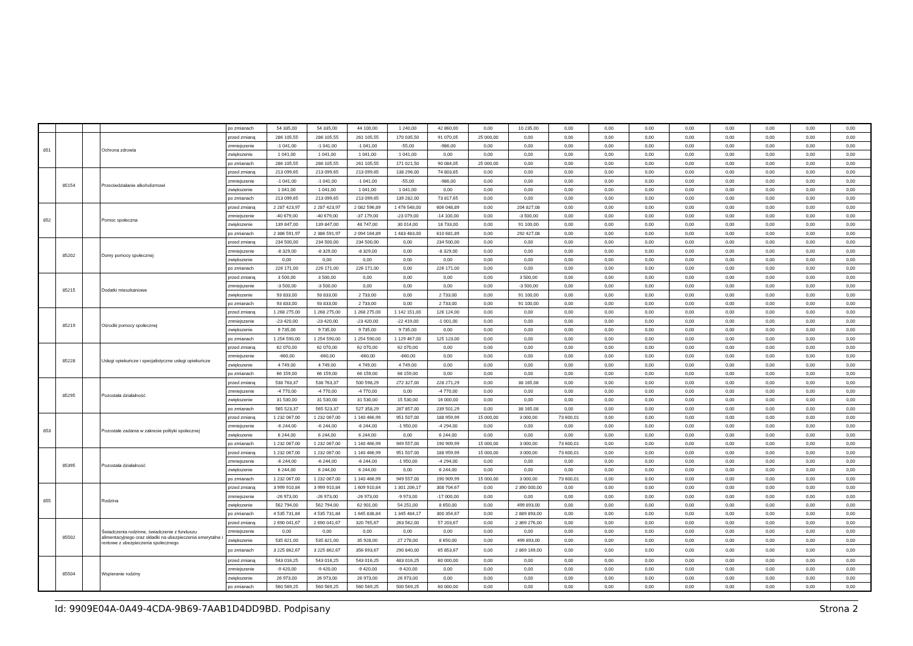| | | | | po zmianach | 54 335,00 | 54 335,00 | 44 100,00 | 1 240,00 | 42 860,00 | 0,00 | 10 235,00 | 0,00 | 0,00 | 0,00 | 0,00 | 0,00 | 0,00 | 0,00 | 0,00 |
| 851 | | | Ochrona zdrowia | przed zmianą | 286 105,55 | 286 105,55 | 261 105,55 | 170 035,50 | 91 070,05 | 25 000,00 | 0,00 | 0,00 | 0,00 | 0,00 | 0,00 | 0,00 | 0,00 | 0,00 | 0,00 |
| | | | | zmniejszenie | -1 041,00 | -1 041,00 | -1 041,00 | -55,00 | -986,00 | 0,00 | 0,00 | 0,00 | 0,00 | 0,00 | 0,00 | 0,00 | 0,00 | 0,00 | 0,00 |
| | | | | zwiększenie | 1 041,00 | 1 041,00 | 1 041,00 | 1 041,00 | 0,00 | 0,00 | 0,00 | 0,00 | 0,00 | 0,00 | 0,00 | 0,00 | 0,00 | 0,00 | 0,00 |
| | | | | po zmianach | 286 105,55 | 286 105,55 | 261 105,55 | 171 021,50 | 90 084,05 | 25 000,00 | 0,00 | 0,00 | 0,00 | 0,00 | 0,00 | 0,00 | 0,00 | 0,00 | 0,00 |
| | 85154 | | Przeciwdziałanie alkoholizmowi | przed zmianą | 213 099,65 | 213 099,65 | 213 099,65 | 138 296,00 | 74 803,65 | 0,00 | 0,00 | 0,00 | 0,00 | 0,00 | 0,00 | 0,00 | 0,00 | 0,00 | 0,00 |
| | | | | zmniejszenie | -1 041,00 | -1 041,00 | -1 041,00 | -55,00 | -986,00 | 0,00 | 0,00 | 0,00 | 0,00 | 0,00 | 0,00 | 0,00 | 0,00 | 0,00 | 0,00 |
| | | | | zwiększenie | 1 041,00 | 1 041,00 | 1 041,00 | 1 041,00 | 0,00 | 0,00 | 0,00 | 0,00 | 0,00 | 0,00 | 0,00 | 0,00 | 0,00 | 0,00 | 0,00 |
| | | | | po zmianach | 213 099,65 | 213 099,65 | 213 099,65 | 139 282,00 | 73 817,65 | 0,00 | 0,00 | 0,00 | 0,00 | 0,00 | 0,00 | 0,00 | 0,00 | 0,00 | 0,00 |
| 852 | | | Pomoc społeczna | przed zmianą | 2 287 423,97 | 2 287 423,97 | 2 082 596,89 | 1 476 548,00 | 606 048,89 | 0,00 | 204 827,08 | 0,00 | 0,00 | 0,00 | 0,00 | 0,00 | 0,00 | 0,00 | 0,00 |
| | | | | zmniejszenie | -40 679,00 | -40 679,00 | -37 179,00 | -23 079,00 | -14 100,00 | 0,00 | -3 500,00 | 0,00 | 0,00 | 0,00 | 0,00 | 0,00 | 0,00 | 0,00 | 0,00 |
| | | | | zwiększenie | 139 847,00 | 139 847,00 | 48 747,00 | 30 014,00 | 18 733,00 | 0,00 | 91 100,00 | 0,00 | 0,00 | 0,00 | 0,00 | 0,00 | 0,00 | 0,00 | 0,00 |
| | | | | po zmianach | 2 386 591,97 | 2 386 591,97 | 2 094 164,89 | 1 483 483,00 | 610 681,89 | 0,00 | 292 427,08 | 0,00 | 0,00 | 0,00 | 0,00 | 0,00 | 0,00 | 0,00 | 0,00 |
| | 85202 | | Domy pomocy społecznej | przed zmianą | 234 500,00 | 234 500,00 | 234 500,00 | 0,00 | 234 500,00 | 0,00 | 0,00 | 0,00 | 0,00 | 0,00 | 0,00 | 0,00 | 0,00 | 0,00 | 0,00 |
| | | | | zmniejszenie | -8 329,00 | -8 329,00 | -8 329,00 | 0,00 | -8 329,00 | 0,00 | 0,00 | 0,00 | 0,00 | 0,00 | 0,00 | 0,00 | 0,00 | 0,00 | 0,00 |
| | | | | zwiększenie | 0,00 | 0,00 | 0,00 | 0,00 | 0,00 | 0,00 | 0,00 | 0,00 | 0,00 | 0,00 | 0,00 | 0,00 | 0,00 | 0,00 | 0,00 |
| | | | | po zmianach | 226 171,00 | 226 171,00 | 226 171,00 | 0,00 | 226 171,00 | 0,00 | 0,00 | 0,00 | 0,00 | 0,00 | 0,00 | 0,00 | 0,00 | 0,00 | 0,00 |
| | 85215 | | Dodatki mieszkaniowe | przed zmianą | 3 500,00 | 3 500,00 | 0,00 | 0,00 | 0,00 | 0,00 | 3 500,00 | 0,00 | 0,00 | 0,00 | 0,00 | 0,00 | 0,00 | 0,00 | 0,00 |
| | | | | zmniejszenie | -3 500,00 | -3 500,00 | 0,00 | 0,00 | 0,00 | 0,00 | -3 500,00 | 0,00 | 0,00 | 0,00 | 0,00 | 0,00 | 0,00 | 0,00 | 0,00 |
| | | | | zwiększenie | 93 833,00 | 93 833,00 | 2 733,00 | 0,00 | 2 733,00 | 0,00 | 91 100,00 | 0,00 | 0,00 | 0,00 | 0,00 | 0,00 | 0,00 | 0,00 | 0,00 |
| | | | | po zmianach | 93 833,00 | 93 833,00 | 2 733,00 | 0,00 | 2 733,00 | 0,00 | 91 100,00 | 0,00 | 0,00 | 0,00 | 0,00 | 0,00 | 0,00 | 0,00 | 0,00 |
| | 85219 | | Ośrodki pomocy społecznej | przed zmianą | 1 268 275,00 | 1 268 275,00 | 1 268 275,00 | 1 142 151,00 | 126 124,00 | 0,00 | 0,00 | 0,00 | 0,00 | 0,00 | 0,00 | 0,00 | 0,00 | 0,00 | 0,00 |
| | | | | zmniejszenie | -23 420,00 | -23 420,00 | -23 420,00 | -22 419,00 | -1 001,00 | 0,00 | 0,00 | 0,00 | 0,00 | 0,00 | 0,00 | 0,00 | 0,00 | 0,00 | 0,00 |
| | | | | zwiększenie | 9 735,00 | 9 735,00 | 9 735,00 | 9 735,00 | 0,00 | 0,00 | 0,00 | 0,00 | 0,00 | 0,00 | 0,00 | 0,00 | 0,00 | 0,00 | 0,00 |
| | | | | po zmianach | 1 254 590,00 | 1 254 590,00 | 1 254 590,00 | 1 129 467,00 | 125 123,00 | 0,00 | 0,00 | 0,00 | 0,00 | 0,00 | 0,00 | 0,00 | 0,00 | 0,00 | 0,00 |
| | 85228 | | Usługi opiekuńcze i specjalistyczne usługi opiekuńcze | przed zmianą | 62 070,00 | 62 070,00 | 62 070,00 | 62 070,00 | 0,00 | 0,00 | 0,00 | 0,00 | 0,00 | 0,00 | 0,00 | 0,00 | 0,00 | 0,00 | 0,00 |
| | | | | zmniejszenie | -660,00 | -660,00 | -660,00 | -660,00 | 0,00 | 0,00 | 0,00 | 0,00 | 0,00 | 0,00 | 0,00 | 0,00 | 0,00 | 0,00 | 0,00 |
| | | | | zwiększenie | 4 749,00 | 4 749,00 | 4 749,00 | 4 749,00 | 0,00 | 0,00 | 0,00 | 0,00 | 0,00 | 0,00 | 0,00 | 0,00 | 0,00 | 0,00 | 0,00 |
| | | | | po zmianach | 66 159,00 | 66 159,00 | 66 159,00 | 66 159,00 | 0,00 | 0,00 | 0,00 | 0,00 | 0,00 | 0,00 | 0,00 | 0,00 | 0,00 | 0,00 | 0,00 |
| | 85295 | | Pozostała działalność | przed zmianą | 538 763,37 | 538 763,37 | 500 598,29 | 272 327,00 | 228 271,29 | 0,00 | 38 165,08 | 0,00 | 0,00 | 0,00 | 0,00 | 0,00 | 0,00 | 0,00 | 0,00 |
| | | | | zmniejszenie | -4 770,00 | -4 770,00 | -4 770,00 | 0,00 | -4 770,00 | 0,00 | 0,00 | 0,00 | 0,00 | 0,00 | 0,00 | 0,00 | 0,00 | 0,00 | 0,00 |
| | | | | zwiększenie | 31 530,00 | 31 530,00 | 31 530,00 | 15 530,00 | 16 000,00 | 0,00 | 0,00 | 0,00 | 0,00 | 0,00 | 0,00 | 0,00 | 0,00 | 0,00 | 0,00 |
| | | | | po zmianach | 565 523,37 | 565 523,37 | 527 358,29 | 287 857,00 | 239 501,29 | 0,00 | 38 165,08 | 0,00 | 0,00 | 0,00 | 0,00 | 0,00 | 0,00 | 0,00 | 0,00 |
| 853 | | | Pozostałe zadania w zakresie polityki społecznej | przed zmianą | 1 232 067,00 | 1 232 067,00 | 1 140 466,99 | 951 507,00 | 188 959,99 | 15 000,00 | 3 000,00 | 73 600,01 | 0,00 | 0,00 | 0,00 | 0,00 | 0,00 | 0,00 | 0,00 |
| | | | | zmniejszenie | -6 244,00 | -6 244,00 | -6 244,00 | -1 950,00 | -4 294,00 | 0,00 | 0,00 | 0,00 | 0,00 | 0,00 | 0,00 | 0,00 | 0,00 | 0,00 | 0,00 |
| | | | | zwiększenie | 6 244,00 | 6 244,00 | 6 244,00 | 0,00 | 6 244,00 | 0,00 | 0,00 | 0,00 | 0,00 | 0,00 | 0,00 | 0,00 | 0,00 | 0,00 | 0,00 |
| | | | | po zmianach | 1 232 067,00 | 1 232 067,00 | 1 140 466,99 | 949 557,00 | 190 909,99 | 15 000,00 | 3 000,00 | 73 600,01 | 0,00 | 0,00 | 0,00 | 0,00 | 0,00 | 0,00 | 0,00 |
| | 85395 | | Pozostała działalność | przed zmianą | 1 232 067,00 | 1 232 067,00 | 1 140 466,99 | 951 507,00 | 188 959,99 | 15 000,00 | 3 000,00 | 73 600,01 | 0,00 | 0,00 | 0,00 | 0,00 | 0,00 | 0,00 | 0,00 |
| | | | | zmniejszenie | -6 244,00 | -6 244,00 | -6 244,00 | -1 950,00 | -4 294,00 | 0,00 | 0,00 | 0,00 | 0,00 | 0,00 | 0,00 | 0,00 | 0,00 | 0,00 | 0,00 |
| | | | | zwiększenie | 6 244,00 | 6 244,00 | 6 244,00 | 0,00 | 6 244,00 | 0,00 | 0,00 | 0,00 | 0,00 | 0,00 | 0,00 | 0,00 | 0,00 | 0,00 | 0,00 |
| | | | | po zmianach | 1 232 067,00 | 1 232 067,00 | 1 140 466,99 | 949 557,00 | 190 909,99 | 15 000,00 | 3 000,00 | 73 600,01 | 0,00 | 0,00 | 0,00 | 0,00 | 0,00 | 0,00 | 0,00 |
| 855 | | | Rodzina | przed zmianą | 3 999 910,84 | 3 999 910,84 | 1 609 910,84 | 1 301 206,17 | 308 704,67 | 0,00 | 2 390 000,00 | 0,00 | 0,00 | 0,00 | 0,00 | 0,00 | 0,00 | 0,00 | 0,00 |
| | | | | zmniejszenie | -26 973,00 | -26 973,00 | -26 973,00 | -9 973,00 | -17 000,00 | 0,00 | 0,00 | 0,00 | 0,00 | 0,00 | 0,00 | 0,00 | 0,00 | 0,00 | 0,00 |
| | | | | zwiększenie | 562 794,00 | 562 794,00 | 62 901,00 | 54 251,00 | 8 650,00 | 0,00 | 499 893,00 | 0,00 | 0,00 | 0,00 | 0,00 | 0,00 | 0,00 | 0,00 | 0,00 |
| | | | | po zmianach | 4 535 731,84 | 4 535 731,84 | 1 645 838,84 | 1 345 484,17 | 300 354,67 | 0,00 | 2 889 893,00 | 0,00 | 0,00 | 0,00 | 0,00 | 0,00 | 0,00 | 0,00 | 0,00 |
| | 85502 | | Świadczenia rodzinne, świadczenie z funduszu alimentacyjnego oraz składki na ubezpieczenia emerytalne i rentowe z ubezpieczenia społecznego | przed zmianą | 2 690 041,67 | 2 690 041,67 | 320 765,67 | 263 562,00 | 57 203,67 | 0,00 | 2 369 276,00 | 0,00 | 0,00 | 0,00 | 0,00 | 0,00 | 0,00 | 0,00 | 0,00 |
| | | | | zmniejszenie | 0,00 | 0,00 | 0,00 | 0,00 | 0,00 | 0,00 | 0,00 | 0,00 | 0,00 | 0,00 | 0,00 | 0,00 | 0,00 | 0,00 | 0,00 |
| | | | | zwiększenie | 535 821,00 | 535 821,00 | 35 928,00 | 27 278,00 | 8 650,00 | 0,00 | 499 893,00 | 0,00 | 0,00 | 0,00 | 0,00 | 0,00 | 0,00 | 0,00 | 0,00 |
| | | | | po zmianach | 3 225 862,67 | 3 225 862,67 | 356 693,67 | 290 840,00 | 65 853,67 | 0,00 | 2 869 169,00 | 0,00 | 0,00 | 0,00 | 0,00 | 0,00 | 0,00 | 0,00 | 0,00 |
| | 85504 | | Wspieranie rodziny | przed zmianą | 543 016,25 | 543 016,25 | 543 016,25 | 483 016,25 | 60 000,00 | 0,00 | 0,00 | 0,00 | 0,00 | 0,00 | 0,00 | 0,00 | 0,00 | 0,00 | 0,00 |
| | | | | zmniejszenie | -9 420,00 | -9 420,00 | -9 420,00 | -9 420,00 | 0,00 | 0,00 | 0,00 | 0,00 | 0,00 | 0,00 | 0,00 | 0,00 | 0,00 | 0,00 | 0,00 |
| | | | | zwiększenie | 26 973,00 | 26 973,00 | 26 973,00 | 26 973,00 | 0,00 | 0,00 | 0,00 | 0,00 | 0,00 | 0,00 | 0,00 | 0,00 | 0,00 | 0,00 | 0,00 |
| | | | | po zmianach | 560 569,25 | 560 569,25 | 560 569,25 | 500 569,25 | 60 000,00 | 0,00 | 0,00 | 0,00 | 0,00 | 0,00 | 0,00 | 0,00 | 0,00 | 0,00 | 0,00 |
Id: 9909E04A-0A49-4CDA-9B69-7AAB1D4DD9BD. Podpisany Strona 2